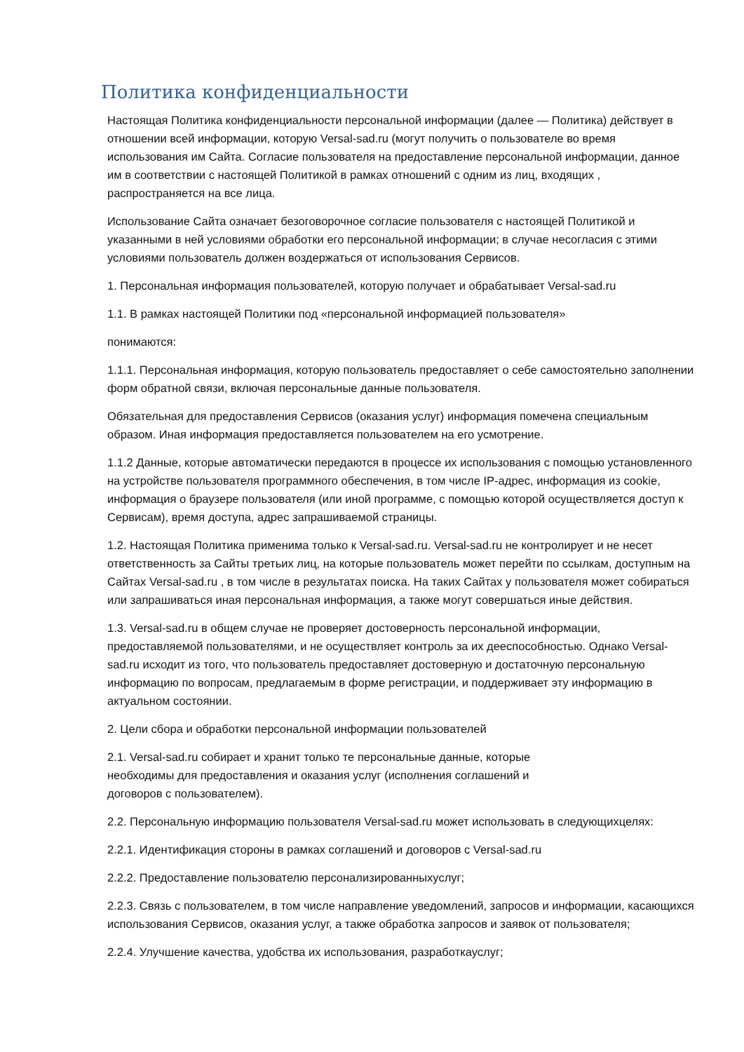Политика конфиденциальности
Настоящая Политика конфиденциальности персональной информации (далее — Политика) действует в отношении всей информации, которую Versal-sad.ru (могут получить о пользователе во время использования им Сайта. Согласие пользователя на предоставление персональной информации, данное им в соответствии с настоящей Политикой в рамках отношений с одним из лиц, входящих , распространяется на все лица.
Использование Сайта означает безоговорочное согласие пользователя с настоящей Политикой и указанными в ней условиями обработки его персональной информации; в случае несогласия с этими условиями пользователь должен воздержаться от использования Сервисов.
1. Персональная информация пользователей, которую получает и обрабатывает Versal-sad.ru
1.1. В рамках настоящей Политики под «персональной информацией пользователя»
понимаются:
1.1.1. Персональная информация, которую пользователь предоставляет о себе самостоятельно заполнении форм обратной связи, включая персональные данные пользователя.
Обязательная для предоставления Сервисов (оказания услуг) информация помечена специальным образом. Иная информация предоставляется пользователем на его усмотрение.
1.1.2 Данные, которые автоматически передаются в процессе их использования с помощью установленного на устройстве пользователя программного обеспечения, в том числе IP-адрес, информация из cookie, информация о браузере пользователя (или иной программе, с помощью которой осуществляется доступ к Сервисам), время доступа, адрес запрашиваемой страницы.
1.2. Настоящая Политика применима только к Versal-sad.ru. Versal-sad.ru не контролирует и не несет ответственность за Сайты третьих лиц, на которые пользователь может перейти по ссылкам, доступным на Сайтах Versal-sad.ru , в том числе в результатах поиска. На таких Сайтах у пользователя может собираться или запрашиваться иная персональная информация, а также могут совершаться иные действия.
1.3. Versal-sad.ru в общем случае не проверяет достоверность персональной информации, предоставляемой пользователями, и не осуществляет контроль за их дееспособностью. Однако Versal-sad.ru исходит из того, что пользователь предоставляет достоверную и достаточную персональную информацию по вопросам, предлагаемым в форме регистрации, и поддерживает эту информацию в актуальном состоянии.
2. Цели сбора и обработки персональной информации пользователей
2.1. Versal-sad.ru собирает и хранит только те персональные данные, которые необходимы для предоставления и оказания услуг (исполнения соглашений и договоров с пользователем).
2.2. Персональную информацию пользователя Versal-sad.ru может использовать в следующихцелях:
2.2.1. Идентификация стороны в рамках соглашений и договоров с Versal-sad.ru
2.2.2. Предоставление пользователю персонализированныхуслуг;
2.2.3. Связь с пользователем, в том числе направление уведомлений, запросов и информации, касающихся использования Сервисов, оказания услуг, а также обработка запросов и заявок от пользователя;
2.2.4. Улучшение качества, удобства их использования, разработкауслуг;